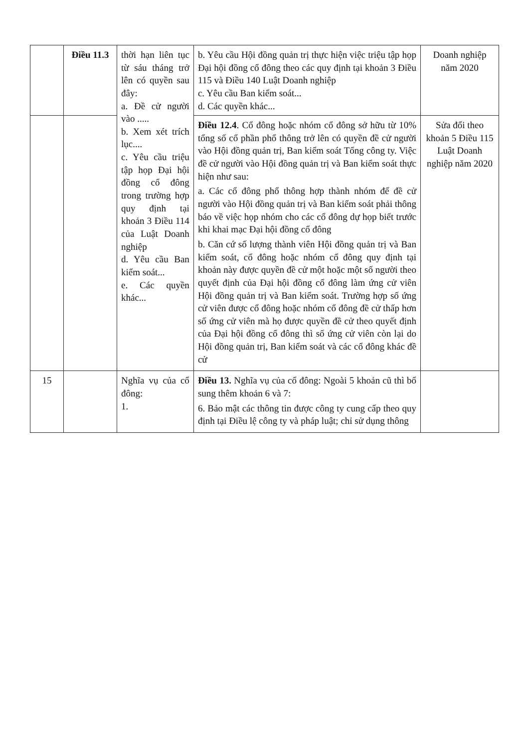| | Điều 11.3 | thời hạn liên tục từ sáu tháng trở lên có quyền sau đây: a. Đề cử người vào ..... b. Xem xét trích lục.... c. Yêu cầu triệu tập họp Đại hội đồng cổ đông trong trường hợp quy định tại khoản 3 Điều 114 của Luật Doanh nghiệp d. Yêu cầu Ban kiểm soát... e. Các quyền khác... | b. Yêu cầu Hội đồng quản trị thực hiện việc triệu tập họp Đại hội đồng cổ đông theo các quy định tại khoản 3 Điều 115 và Điều 140 Luật Doanh nghiệp c. Yêu cầu Ban kiểm soát... d. Các quyền khác... | Doanh nghiệp năm 2020 |
| | | | Điều 12.4 . Cổ đông hoặc nhóm cổ đông sở hữu từ 10% tổng số cổ phần phổ thông trở lên có quyền đề cử người vào Hội đồng quản trị, Ban kiểm soát Tổng công ty. Việc đề cử người vào Hội đồng quản trị và Ban kiểm soát thực hiện như sau: a. Các cổ đông phổ thông hợp thành nhóm để đề cử người vào Hội đồng quản trị và Ban kiểm soát phải thông báo về việc họp nhóm cho các cổ đông dự họp biết trước khi khai mạc Đại hội đồng cổ đông b. Căn cứ số lượng thành viên Hội đồng quản trị và Ban kiểm soát, cổ đông hoặc nhóm cổ đông quy định tại khoản này được quyền đề cử một hoặc một số người theo quyết định của Đại hội đồng cổ đông làm ứng cử viên Hội đồng quản trị và Ban kiểm soát. Trường hợp số ứng cử viên được cổ đông hoặc nhóm cổ đông đề cử thấp hơn số ứng cử viên mà họ được quyền đề cử theo quyết định của Đại hội đồng cổ đông thì số ứng cử viên còn lại do Hội đồng quản trị, Ban kiểm soát và các cổ đông khác đề cử | Sửa đổi theo khoản 5 Điều 115 Luật Doanh nghiệp năm 2020 |
| 15 | | Nghĩa vụ của cổ đông: 1. | Điều 13. Nghĩa vụ của cổ đông: Ngoài 5 khoản cũ thì bổ sung thêm khoản 6 và 7: 6. Bảo mật các thông tin được công ty cung cấp theo quy định tại Điều lệ công ty và pháp luật; chỉ sử dụng thông | |